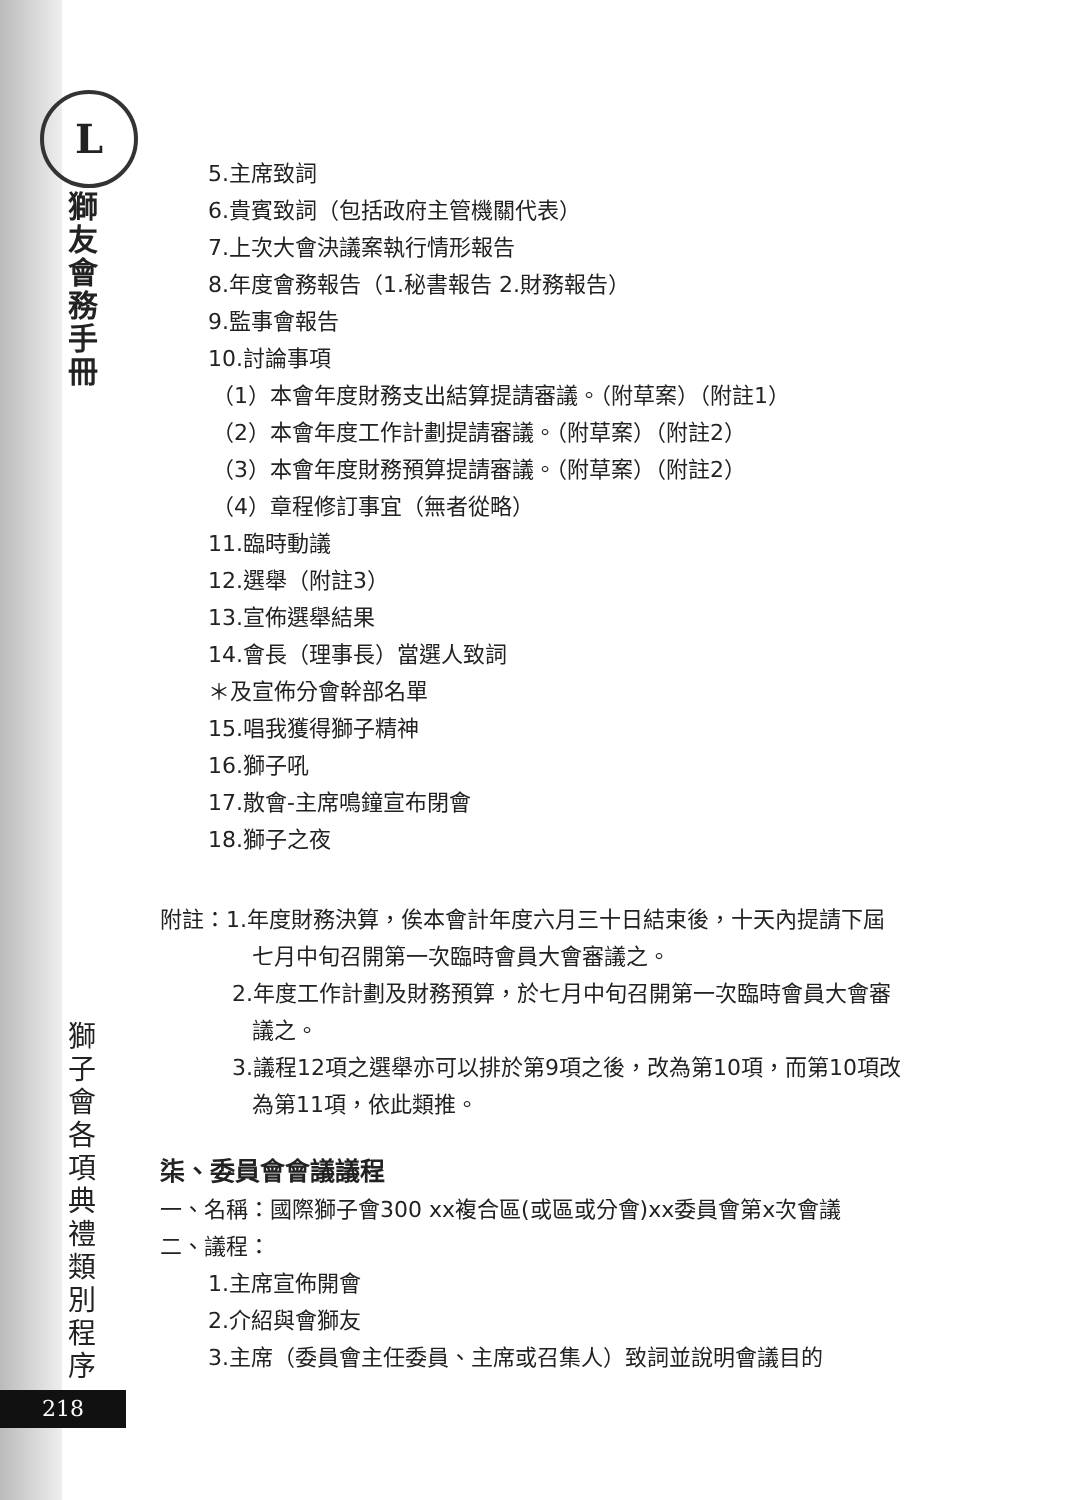L
獅友會務手冊
獅子會各項典禮類別程序
218
5.主席致詞
6.貴賓致詞（包括政府主管機關代表）
7.上次大會決議案執行情形報告
8.年度會務報告（1.秘書報告 2.財務報告）
9.監事會報告
10.討論事項
（1）本會年度財務支出結算提請審議。（附草案）（附註1）
（2）本會年度工作計劃提請審議。（附草案）（附註2）
（3）本會年度財務預算提請審議。（附草案）（附註2）
（4）章程修訂事宜（無者從略）
11.臨時動議
12.選舉（附註3）
13.宣佈選舉結果
14.會長（理事長）當選人致詞
＊及宣佈分會幹部名單
15.唱我獲得獅子精神
16.獅子吼
17.散會-主席鳴鐘宣布閉會
18.獅子之夜
附註：1.年度財務決算，俟本會計年度六月三十日結束後，十天內提請下屆
七月中旬召開第一次臨時會員大會審議之。
2.年度工作計劃及財務預算，於七月中旬召開第一次臨時會員大會審
議之。
3.議程12項之選舉亦可以排於第9項之後，改為第10項，而第10項改
為第11項，依此類推。
柒、委員會會議議程
一、名稱：國際獅子會300 xx複合區(或區或分會)xx委員會第x次會議
二、議程：
1.主席宣佈開會
2.介紹與會獅友
3.主席（委員會主任委員、主席或召集人）致詞並說明會議目的